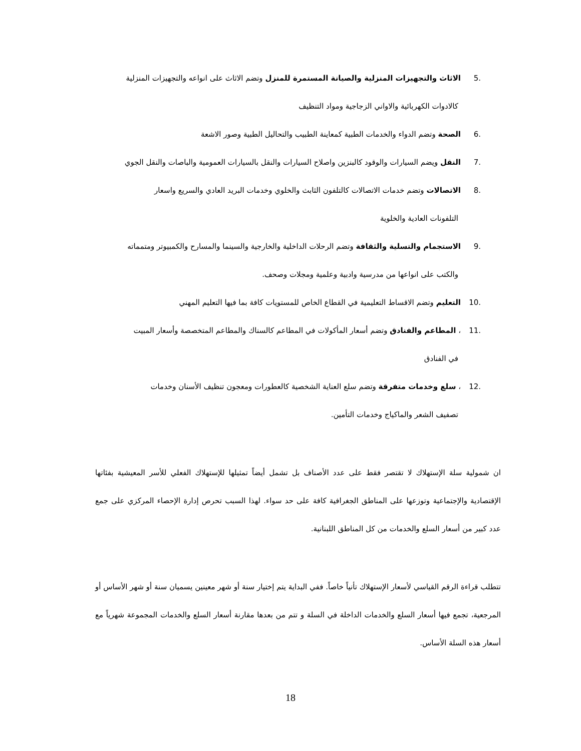.5 الاثاث والتجهيزات المنزلية والصيانة المستمرة للمنزل وتضم الاثاث على انواعه والتجهيزات المنزلية
كالادوات الكهربائية والاواني الزجاجية ومواد التنظيف
.6 الصحة وتضم الدواء والخدمات الطبية كمعاينة الطبيب والتحاليل الطبية وصور الاشعة
.7 النقل ويضم السيارات والوقود كالبنزين واصلاح السيارات والنقل بالسيارات العمومية والباصات والنقل الجوي
.8 الاتصالات وتضم خدمات الاتصالات كالتلفون الثابث والخلوي وخدمات البريد العادي والسريع واسعار
التلفونات العادية والخلوية
.9 الاستجمام والتسلية والثقافة وتضم الرحلات الداخلية والخارجية والسينما والمسارح والكمبيوتر ومتمماته
والكتب على انواعها من مدرسية وادبية وعلمية ومجلات وصحف.
.10 التعليم وتضم الاقساط التعليمية في القطاع الخاص للمستويات كافة بما فيها التعليم المهني
.11 ، المطاعم والفنادق وتضم أسعار المأكولات في المطاعم كالسناك والمطاعم المتخصصة وأسعار المبيت
في الفنادق
.12 ، سلع وخدمات متفرقة وتضم سلع العناية الشخصية كالعطورات ومعجون تنظيف الأسنان وخدمات
تصفيف الشعر والماكياج وخدمات التأمين.
ان شمولية سلة الإستهلاك لا تقتصر فقط على عدد الأصناف بل تشمل أيضاً تمثيلها للإستهلاك الفعلي للأسر المعيشية بفئاتها الإقتصادية والإجتماعية وتوزعها على المناطق الجغرافية كافة على حد سواء. لهذا السبب تحرص إدارة الإحصاء المركزي على جمع عدد كبير من أسعار السلع والخدمات من كل المناطق اللبنانية.
تتطلب قراءة الرقم القياسي لأسعار الإستهلاك تأنياً خاصاً. ففي البداية يتم إختيار سنة أو شهر معينين يسميان سنة أو شهر الأساس أو المرجعية، تجمع فيها أسعار السلع والخدمات الداخلة في السلة و تتم من بعدها مقارنة أسعار السلع والخدمات المجموعة شهرياً مع أسعار هذه السلة الأساس.
18